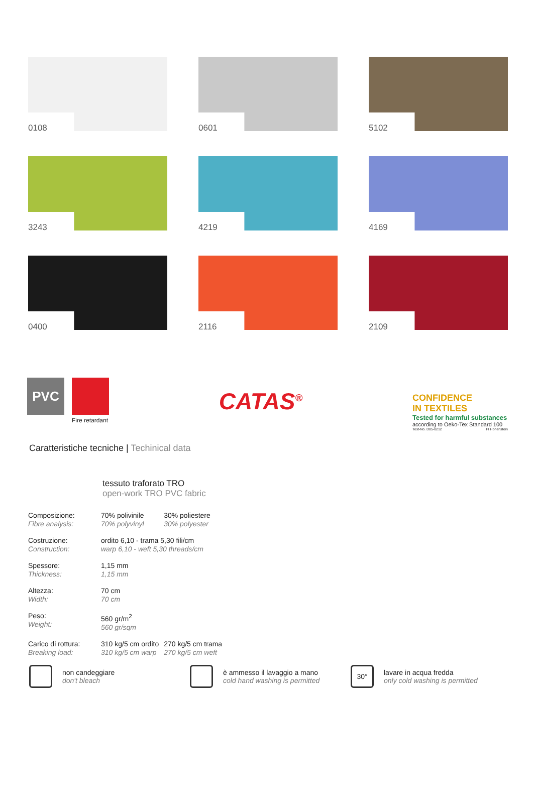0108
0601
5102
3243
4219
4169
0400
2116
2109
PVC
Fire retardant
CATAS<sup>®</sup>
CONFIDENCE
IN TEXTILES
Tested for harmful substances
according to Oeko-Tex Standard 100
Test-No. D05-0212 FI Hohenstein
Caratteristiche tecniche | Techinical data
tessuto traforato TRO
open-work TRO PVC fabric
| Composizione: Fibre analysis: | 70% polivinile 70% polyvinyl | 30% poliestere 30% polyester |
| Costruzione: Construction: | ordito 6,10 - trama 5,30 fili/cm warp 6,10 - weft 5,30 threads/cm | |
| Spessore: Thickness: | 1,15 mm 1,15 mm | |
| Altezza: Width: | 70 cm 70 cm | |
| Peso: Weight: | 560 gr/m<sup>2</sup> 560 gr/sqm | |
| Carico di rottura: Breaking load: | 310 kg/5 cm ordito 310 kg/5 cm warp | 270 kg/5 cm trama 270 kg/5 cm weft |
non candeggiare
don't bleach
è ammesso il lavaggio a mano
cold hand washing is permitted
30° lavare in acqua fredda
only cold washing is permitted